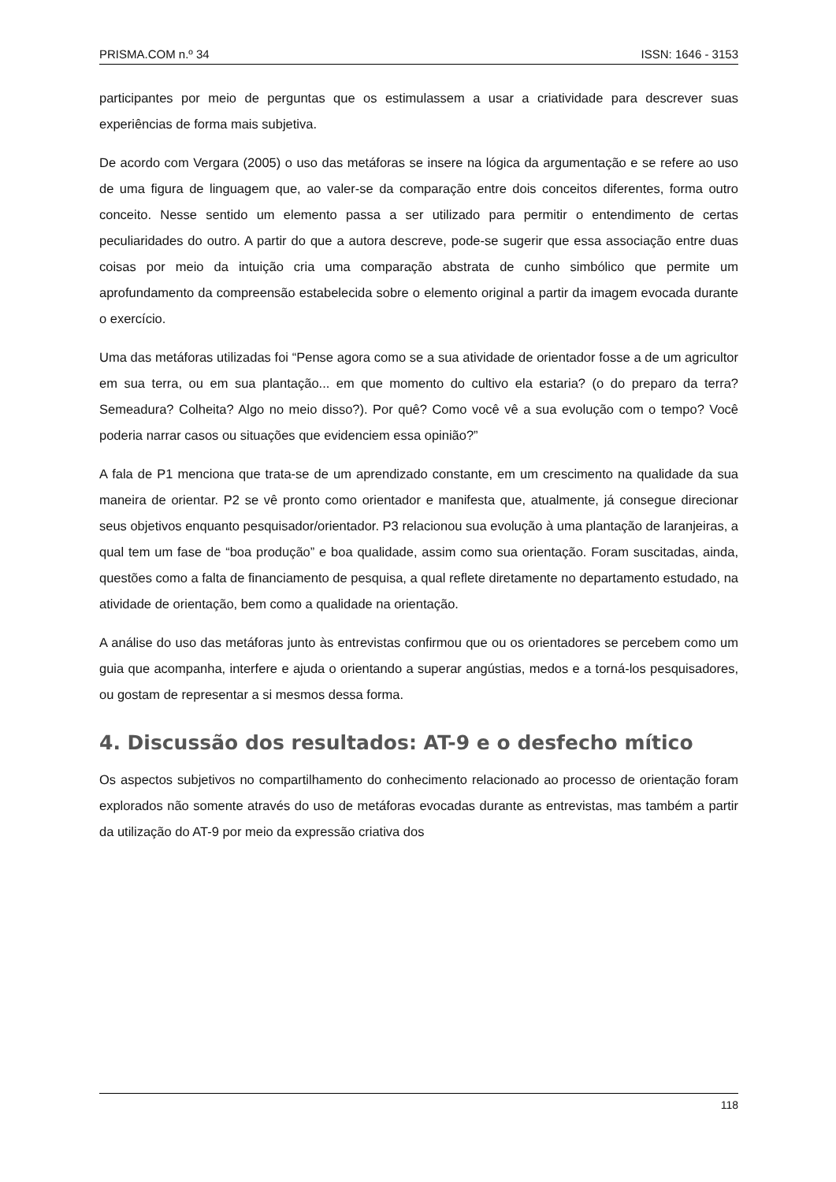PRISMA.COM n.º 34 ISSN: 1646 - 3153
participantes por meio de perguntas que os estimulassem a usar a criatividade para descrever suas experiências de forma mais subjetiva.
De acordo com Vergara (2005) o uso das metáforas se insere na lógica da argumentação e se refere ao uso de uma figura de linguagem que, ao valer-se da comparação entre dois conceitos diferentes, forma outro conceito. Nesse sentido um elemento passa a ser utilizado para permitir o entendimento de certas peculiaridades do outro. A partir do que a autora descreve, pode-se sugerir que essa associação entre duas coisas por meio da intuição cria uma comparação abstrata de cunho simbólico que permite um aprofundamento da compreensão estabelecida sobre o elemento original a partir da imagem evocada durante o exercício.
Uma das metáforas utilizadas foi “Pense agora como se a sua atividade de orientador fosse a de um agricultor em sua terra, ou em sua plantação... em que momento do cultivo ela estaria? (o do preparo da terra? Semeadura? Colheita? Algo no meio disso?). Por quê? Como você vê a sua evolução com o tempo? Você poderia narrar casos ou situações que evidenciem essa opinião?”
A fala de P1 menciona que trata-se de um aprendizado constante, em um crescimento na qualidade da sua maneira de orientar. P2 se vê pronto como orientador e manifesta que, atualmente, já consegue direcionar seus objetivos enquanto pesquisador/orientador. P3 relacionou sua evolução à uma plantação de laranjeiras, a qual tem um fase de “boa produção” e boa qualidade, assim como sua orientação. Foram suscitadas, ainda, questões como a falta de financiamento de pesquisa, a qual reflete diretamente no departamento estudado, na atividade de orientação, bem como a qualidade na orientação.
A análise do uso das metáforas junto às entrevistas confirmou que ou os orientadores se percebem como um guia que acompanha, interfere e ajuda o orientando a superar angústias, medos e a torná-los pesquisadores, ou gostam de representar a si mesmos dessa forma.
4. Discussão dos resultados: AT-9 e o desfecho mítico
Os aspectos subjetivos no compartilhamento do conhecimento relacionado ao processo de orientação foram explorados não somente através do uso de metáforas evocadas durante as entrevistas, mas também a partir da utilização do AT-9 por meio da expressão criativa dos
118